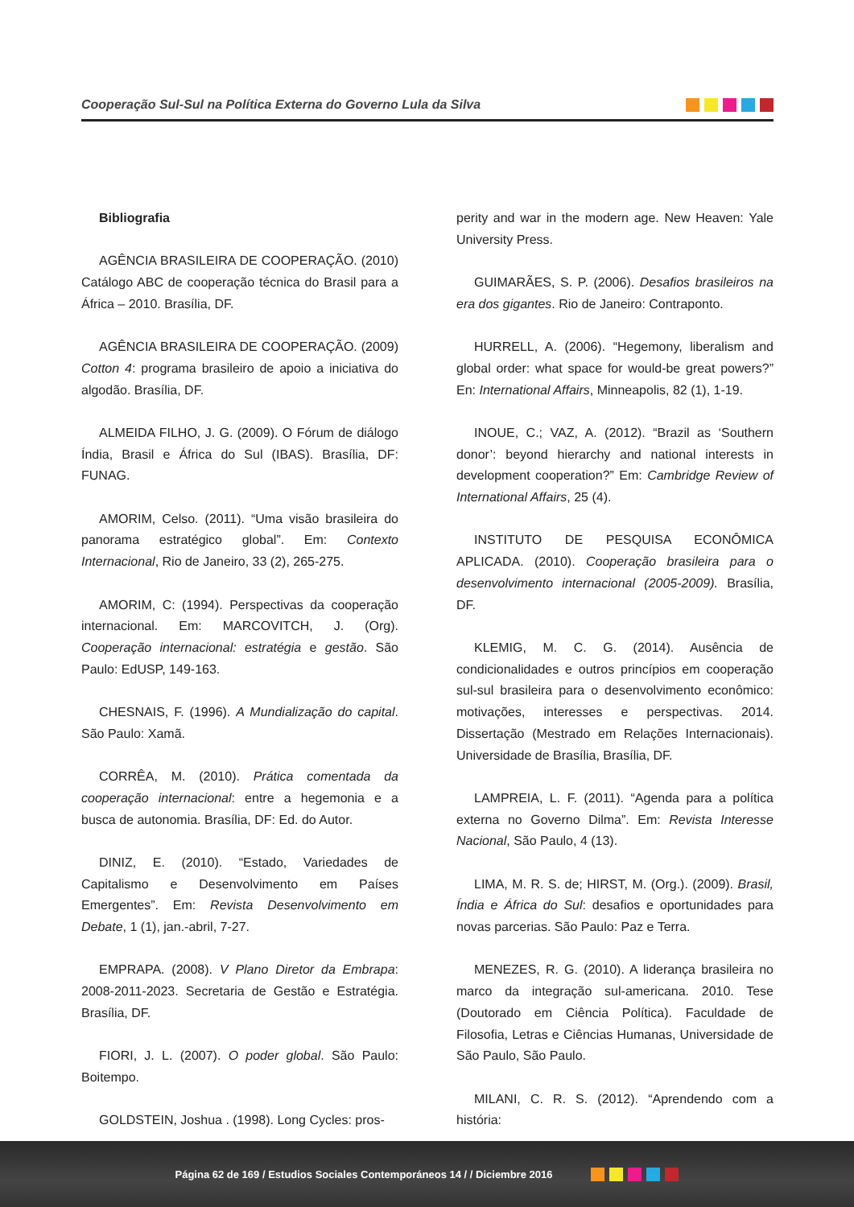Cooperação Sul-Sul na Política Externa do Governo Lula da Silva
Bibliografia
AGÊNCIA BRASILEIRA DE COOPERAÇÃO. (2010) Catálogo ABC de cooperação técnica do Brasil para a África – 2010. Brasília, DF.
AGÊNCIA BRASILEIRA DE COOPERAÇÃO. (2009) Cotton 4: programa brasileiro de apoio a iniciativa do algodão. Brasília, DF.
ALMEIDA FILHO, J. G. (2009). O Fórum de diálogo Índia, Brasil e África do Sul (IBAS). Brasília, DF: FUNAG.
AMORIM, Celso. (2011). “Uma visão brasileira do panorama estratégico global”. Em: Contexto Internacional, Rio de Janeiro, 33 (2), 265-275.
AMORIM, C: (1994). Perspectivas da cooperação internacional. Em: MARCOVITCH, J. (Org). Cooperação internacional: estratégia e gestão. São Paulo: EdUSP, 149-163.
CHESNAIS, F. (1996). A Mundialização do capital. São Paulo: Xamã.
CORRÊA, M. (2010). Prática comentada da cooperação internacional: entre a hegemonia e a busca de autonomia. Brasília, DF: Ed. do Autor.
DINIZ, E. (2010). “Estado, Variedades de Capitalismo e Desenvolvimento em Países Emergentes”. Em: Revista Desenvolvimento em Debate, 1 (1), jan.-abril, 7-27.
EMPRAPA. (2008). V Plano Diretor da Embrapa: 2008-2011-2023. Secretaria de Gestão e Estratégia. Brasília, DF.
FIORI, J. L. (2007). O poder global. São Paulo: Boitempo.
GOLDSTEIN, Joshua . (1998). Long Cycles: pros-
perity and war in the modern age. New Heaven: Yale University Press.
GUIMARÃES, S. P. (2006). Desafios brasileiros na era dos gigantes. Rio de Janeiro: Contraponto.
HURRELL, A. (2006). “Hegemony, liberalism and global order: what space for would-be great powers?” En: International Affairs, Minneapolis, 82 (1), 1-19.
INOUE, C.; VAZ, A. (2012). “Brazil as ‘Southern donor’: beyond hierarchy and national interests in development cooperation?” Em: Cambridge Review of International Affairs, 25 (4).
INSTITUTO DE PESQUISA ECONÔMICA APLICADA. (2010). Cooperação brasileira para o desenvolvimento internacional (2005-2009). Brasília, DF.
KLEMIG, M. C. G. (2014). Ausência de condicionalidades e outros princípios em cooperação sul-sul brasileira para o desenvolvimento econômico: motivações, interesses e perspectivas. 2014. Dissertação (Mestrado em Relações Internacionais). Universidade de Brasília, Brasília, DF.
LAMPREIA, L. F. (2011). “Agenda para a política externa no Governo Dilma”. Em: Revista Interesse Nacional, São Paulo, 4 (13).
LIMA, M. R. S. de; HIRST, M. (Org.). (2009). Brasil, Índia e África do Sul: desafios e oportunidades para novas parcerias. São Paulo: Paz e Terra.
MENEZES, R. G. (2010). A liderança brasileira no marco da integração sul-americana. 2010. Tese (Doutorado em Ciência Política). Faculdade de Filosofia, Letras e Ciências Humanas, Universidade de São Paulo, São Paulo.
MILANI, C. R. S. (2012). “Aprendendo com a história:
Página 62 de 169 / Estudios Sociales Contemporáneos 14 / / Diciembre 2016